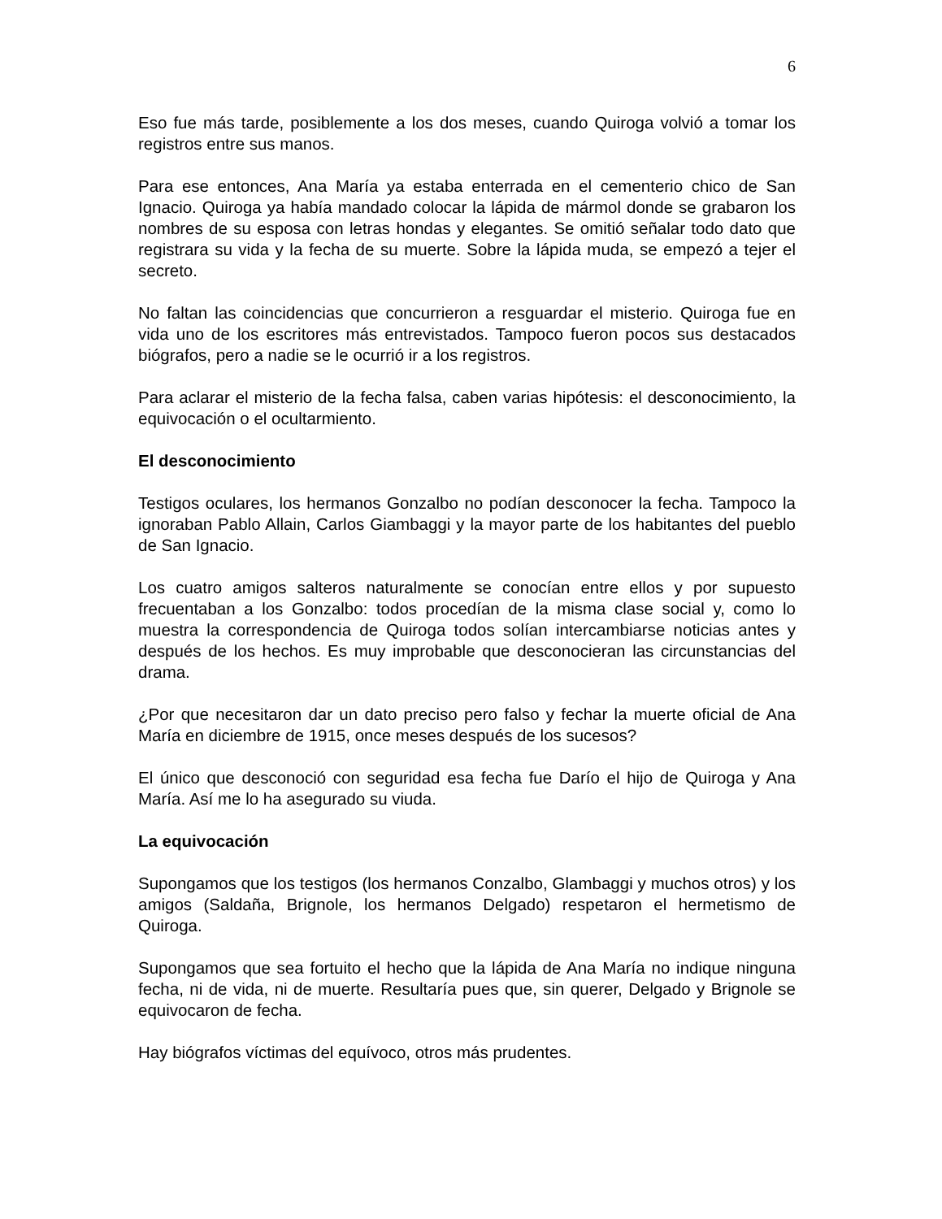6
Eso fue más tarde, posiblemente a los dos meses, cuando Quiroga volvió a tomar los registros entre sus manos.
Para ese entonces, Ana María ya estaba enterrada en el cementerio chico de San Ignacio. Quiroga ya había mandado colocar la lápida de mármol donde se grabaron los nombres de su esposa con letras hondas y elegantes. Se omitió señalar todo dato que registrara su vida y la fecha de su muerte. Sobre la lápida muda, se empezó a tejer el secreto.
No faltan las coincidencias que concurrieron a resguardar el misterio. Quiroga fue en vida uno de los escritores más entrevistados. Tampoco fueron pocos sus destacados biógrafos, pero a nadie se le ocurrió ir a los registros.
Para aclarar el misterio de la fecha falsa, caben varias hipótesis: el desconocimiento, la equivocación o el ocultarmiento.
El desconocimiento
Testigos oculares, los hermanos Gonzalbo no podían desconocer la fecha. Tampoco la ignoraban Pablo Allain, Carlos Giambaggi y la mayor parte de los habitantes del pueblo de San Ignacio.
Los cuatro amigos salteros naturalmente se conocían entre ellos y por supuesto frecuentaban a los Gonzalbo: todos procedían de la misma clase social y, como lo muestra la correspondencia de Quiroga todos solían intercambiarse noticias antes y después de los hechos. Es muy improbable que desconocieran las circunstancias del drama.
¿Por que necesitaron dar un dato preciso pero falso y fechar la muerte oficial de Ana María en diciembre de 1915, once meses después de los sucesos?
El único que desconoció con seguridad esa fecha fue Darío el hijo de Quiroga y Ana María. Así me lo ha asegurado su viuda.
La equivocación
Supongamos que los testigos (los hermanos Conzalbo, Glambaggi y muchos otros) y los amigos (Saldaña, Brignole, los hermanos Delgado) respetaron el hermetismo de Quiroga.
Supongamos que sea fortuito el hecho que la lápida de Ana María no indique ninguna fecha, ni de vida, ni de muerte. Resultaría pues que, sin querer, Delgado y Brignole se equivocaron de fecha.
Hay biógrafos víctimas del equívoco, otros más prudentes.